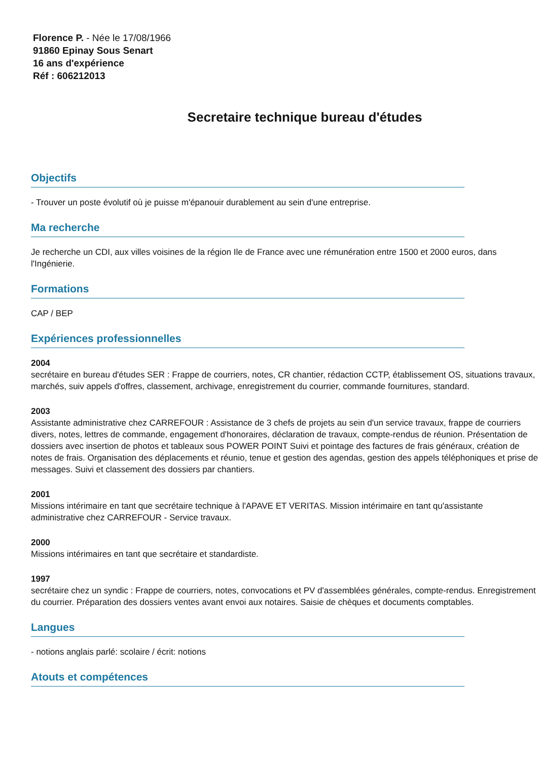Florence P. - Née le 17/08/1966
91860 Epinay Sous Senart
16 ans d'expérience
Réf : 606212013
Secretaire technique bureau d'études
Objectifs
- Trouver un poste évolutif où je puisse m'épanouir durablement au sein d'une entreprise.
Ma recherche
Je recherche un CDI, aux villes voisines de la région Ile de France avec une rémunération entre 1500 et 2000 euros, dans l'Ingénierie.
Formations
CAP / BEP
Expériences professionnelles
2004
secrétaire en bureau d'études SER : Frappe de courriers, notes, CR chantier, rédaction CCTP, établissement OS, situations travaux, marchés, suiv appels d'offres, classement, archivage, enregistrement du courrier, commande fournitures, standard.
2003
Assistante administrative chez CARREFOUR : Assistance de 3 chefs de projets au sein d'un service travaux, frappe de courriers divers, notes, lettres de commande, engagement d'honoraires, déclaration de travaux, compte-rendus de réunion. Présentation de dossiers avec insertion de photos et tableaux sous POWER POINT Suivi et pointage des factures de frais généraux, création de notes de frais. Organisation des déplacements et réunio, tenue et gestion des agendas, gestion des appels téléphoniques et prise de messages. Suivi et classement des dossiers par chantiers.
2001
Missions intérimaire en tant que secrétaire technique à l'APAVE ET VERITAS. Mission intérimaire en tant qu'assistante administrative chez CARREFOUR - Service travaux.
2000
Missions intérimaires en tant que secrétaire et standardiste.
1997
secrétaire chez un syndic : Frappe de courriers, notes, convocations et PV d'assemblées générales, compte-rendus. Enregistrement du courrier. Préparation des dossiers ventes avant envoi aux notaires. Saisie de chèques et documents comptables.
Langues
- notions anglais parlé: scolaire / écrit: notions
Atouts et compétences